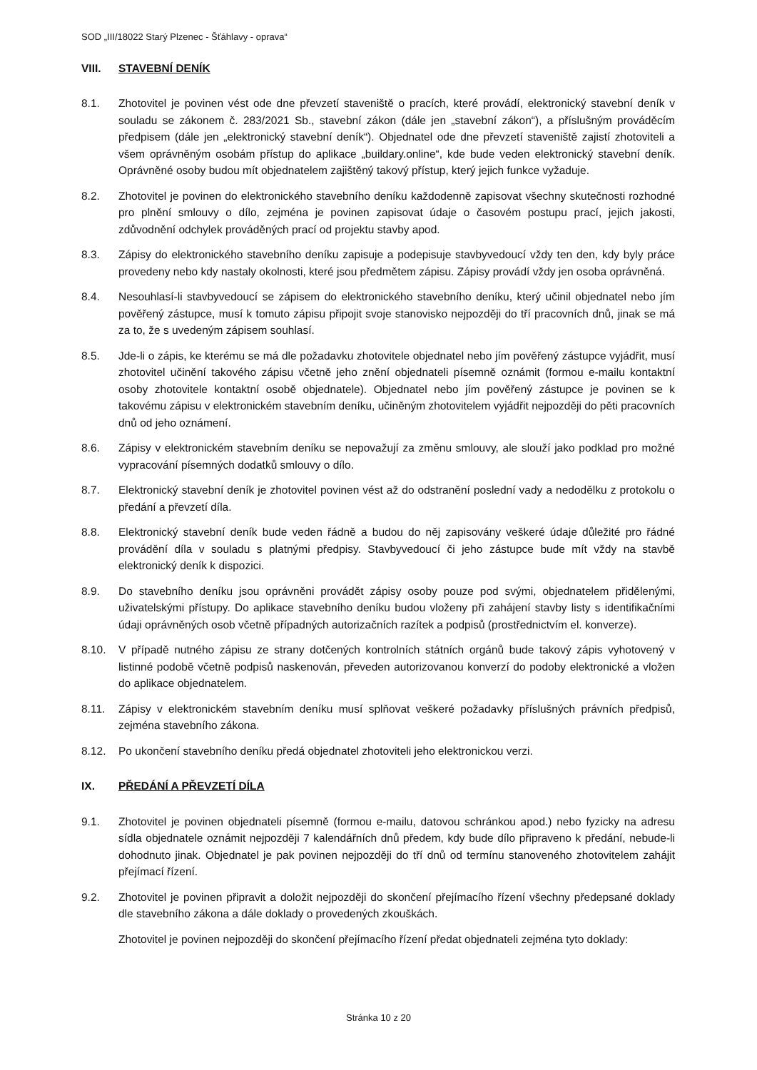SOD „III/18022 Starý Plzenec - Šťáhlavy - oprava“
VIII. STAVEBNÍ DENÍK
8.1. Zhotovitel je povinen vést ode dne převzetí staveniště o pracích, které provádí, elektronický stavební deník v souladu se zákonem č. 283/2021 Sb., stavební zákon (dále jen „stavební zákon“), a příslušným prováděcím předpisem (dále jen „elektronický stavební deník“). Objednatel ode dne převzetí staveniště zajistí zhotoviteli a všem oprávněným osobám přístup do aplikace „buildary.online“, kde bude veden elektronický stavební deník. Oprávněné osoby budou mít objednatelem zajištěný takový přístup, který jejich funkce vyžaduje.
8.2. Zhotovitel je povinen do elektronického stavebního deníku každodenně zapisovat všechny skutečnosti rozhodné pro plnění smlouvy o dílo, zejména je povinen zapisovat údaje o časovém postupu prací, jejich jakosti, zdůvodnění odchylek prováděných prací od projektu stavby apod.
8.3. Zápisy do elektronického stavebního deníku zapisuje a podepisuje stavbyvedoucí vždy ten den, kdy byly práce provedeny nebo kdy nastaly okolnosti, které jsou předmětem zápisu. Zápisy provádí vždy jen osoba oprávněná.
8.4. Nesouhlasí-li stavbyvedoucí se zápisem do elektronického stavebního deníku, který učinil objednatel nebo jím pověřený zástupce, musí k tomuto zápisu připojit svoje stanovisko nejpozději do tří pracovních dnů, jinak se má za to, že s uvedeným zápisem souhlasí.
8.5. Jde-li o zápis, ke kterému se má dle požadavku zhotovitele objednatel nebo jím pověřený zástupce vyjádřit, musí zhotovitel učinění takového zápisu včetně jeho znění objednateli písemně oznámit (formou e-mailu kontaktní osoby zhotovitele kontaktní osobě objednatele). Objednatel nebo jím pověřený zástupce je povinen se k takovému zápisu v elektronickém stavebním deníku, učiněným zhotovitelem vyjádřit nejpozději do pěti pracovních dnů od jeho oznámení.
8.6. Zápisy v elektronickém stavebním deníku se nepovažují za změnu smlouvy, ale slouží jako podklad pro možné vypracování písemných dodatků smlouvy o dílo.
8.7. Elektronický stavební deník je zhotovitel povinen vést až do odstranění poslední vady a nedodělku z protokolu o předání a převzetí díla.
8.8. Elektronický stavební deník bude veden řádně a budou do něj zapisovány veškeré údaje důležité pro řádné provádění díla v souladu s platnými předpisy. Stavbyvedoucí či jeho zástupce bude mít vždy na stavbě elektronický deník k dispozici.
8.9. Do stavebního deníku jsou oprávněni provádět zápisy osoby pouze pod svými, objednatelem přidělenými, uživatelskými přístupy. Do aplikace stavebního deníku budou vloženy při zahájení stavby listy s identifikačními údaji oprávněných osob včetně případných autorizačních razítek a podpisů (prostřednictvím el. konverze).
8.10. V případě nutného zápisu ze strany dotčených kontrolních státních orgánů bude takový zápis vyhotovený v listinné podobě včetně podpisů naskenován, převeden autorizovanou konverzí do podoby elektronické a vložen do aplikace objednatelem.
8.11. Zápisy v elektronickém stavebním deníku musí splňovat veškeré požadavky příslušných právních předpisů, zejména stavebního zákona.
8.12. Po ukončení stavebního deníku předá objednatel zhotoviteli jeho elektronickou verzi.
IX. PŘEDÁNÍ A PŘEVZETÍ DÍLA
9.1. Zhotovitel je povinen objednateli písemně (formou e-mailu, datovou schránkou apod.) nebo fyzicky na adresu sídla objednatele oznámit nejpozději 7 kalendářních dnů předem, kdy bude dílo připraveno k předání, nebude-li dohodnuto jinak. Objednatel je pak povinen nejpozději do tří dnů od termínu stanoveného zhotovitelem zahájit přejímací řízení.
9.2. Zhotovitel je povinen připravit a doložit nejpozději do skončení přejímacího řízení všechny předepsané doklady dle stavebního zákona a dále doklady o provedených zkouškách.
Zhotovitel je povinen nejpozději do skončení přejímacího řízení předat objednateli zejména tyto doklady:
Stránka 10 z 20